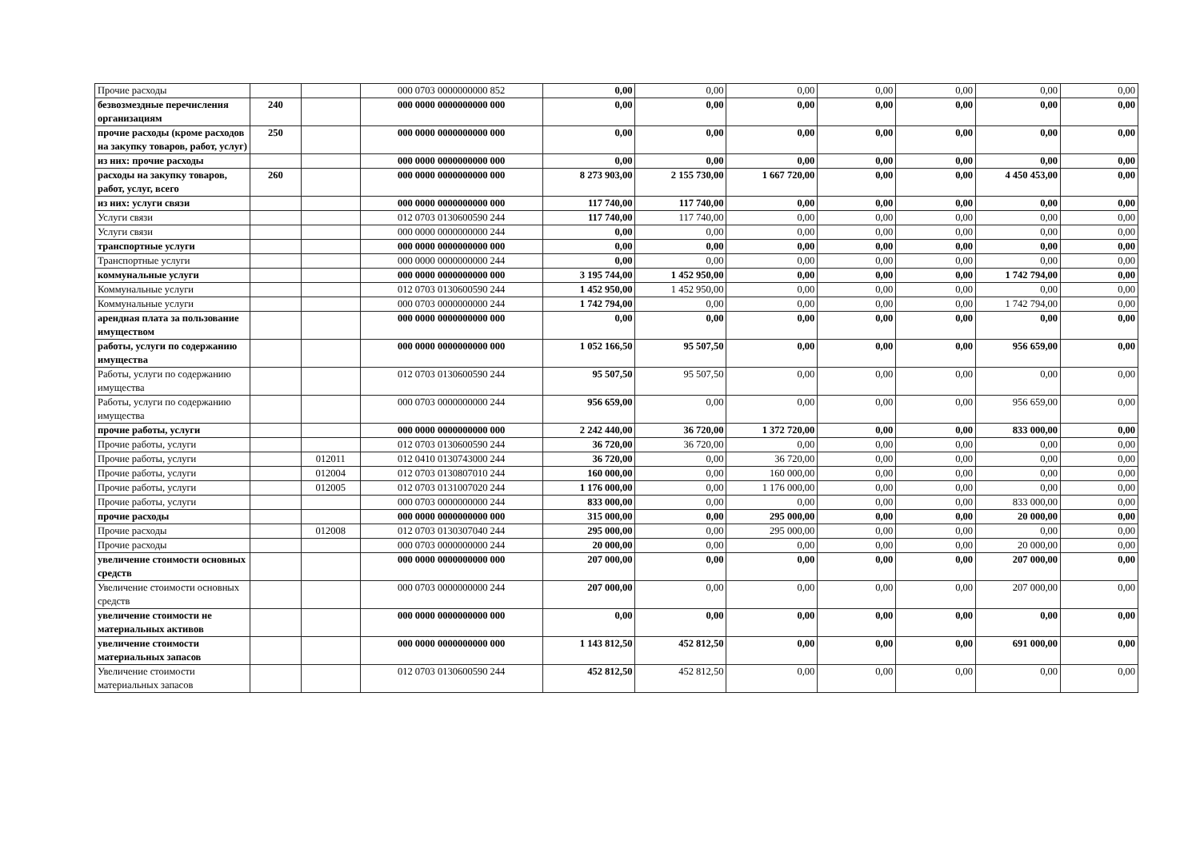| Прочие расходы | | | 000 0703 0000000000 852 | 0,00 | 0,00 | 0,00 | 0,00 | 0,00 | 0,00 | 0,00 |
| безвозмездные перечисления организациям | 240 | | 000 0000 0000000000 000 | 0,00 | 0,00 | 0,00 | 0,00 | 0,00 | 0,00 | 0,00 |
| прочие расходы (кроме расходов на закупку товаров, работ, услуг) | 250 | | 000 0000 0000000000 000 | 0,00 | 0,00 | 0,00 | 0,00 | 0,00 | 0,00 | 0,00 |
| из них: прочие расходы | | | 000 0000 0000000000 000 | 0,00 | 0,00 | 0,00 | 0,00 | 0,00 | 0,00 | 0,00 |
| расходы на закупку товаров, работ, услуг, всего | 260 | | 000 0000 0000000000 000 | 8 273 903,00 | 2 155 730,00 | 1 667 720,00 | 0,00 | 0,00 | 4 450 453,00 | 0,00 |
| из них: услуги связи | | | 000 0000 0000000000 000 | 117 740,00 | 117 740,00 | 0,00 | 0,00 | 0,00 | 0,00 | 0,00 |
| Услуги связи | | | 012 0703 0130600590 244 | 117 740,00 | 117 740,00 | 0,00 | 0,00 | 0,00 | 0,00 | 0,00 |
| Услуги связи | | | 000 0000 0000000000 244 | 0,00 | 0,00 | 0,00 | 0,00 | 0,00 | 0,00 | 0,00 |
| транспортные услуги | | | 000 0000 0000000000 000 | 0,00 | 0,00 | 0,00 | 0,00 | 0,00 | 0,00 | 0,00 |
| Транспортные услуги | | | 000 0000 0000000000 244 | 0,00 | 0,00 | 0,00 | 0,00 | 0,00 | 0,00 | 0,00 |
| коммунальные услуги | | | 000 0000 0000000000 000 | 3 195 744,00 | 1 452 950,00 | 0,00 | 0,00 | 0,00 | 1 742 794,00 | 0,00 |
| Коммунальные услуги | | | 012 0703 0130600590 244 | 1 452 950,00 | 1 452 950,00 | 0,00 | 0,00 | 0,00 | 0,00 | 0,00 |
| Коммунальные услуги | | | 000 0703 0000000000 244 | 1 742 794,00 | 0,00 | 0,00 | 0,00 | 0,00 | 1 742 794,00 | 0,00 |
| арендная плата за пользование имуществом | | | 000 0000 0000000000 000 | 0,00 | 0,00 | 0,00 | 0,00 | 0,00 | 0,00 | 0,00 |
| работы, услуги по содержанию имущества | | | 000 0000 0000000000 000 | 1 052 166,50 | 95 507,50 | 0,00 | 0,00 | 0,00 | 956 659,00 | 0,00 |
| Работы, услуги по содержанию имущества | | | 012 0703 0130600590 244 | 95 507,50 | 95 507,50 | 0,00 | 0,00 | 0,00 | 0,00 | 0,00 |
| Работы, услуги по содержанию имущества | | | 000 0703 0000000000 244 | 956 659,00 | 0,00 | 0,00 | 0,00 | 0,00 | 956 659,00 | 0,00 |
| прочие работы, услуги | | | 000 0000 0000000000 000 | 2 242 440,00 | 36 720,00 | 1 372 720,00 | 0,00 | 0,00 | 833 000,00 | 0,00 |
| Прочие работы, услуги | | | 012 0703 0130600590 244 | 36 720,00 | 36 720,00 | 0,00 | 0,00 | 0,00 | 0,00 | 0,00 |
| Прочие работы, услуги | | 012011 | 012 0410 0130743000 244 | 36 720,00 | 0,00 | 36 720,00 | 0,00 | 0,00 | 0,00 | 0,00 |
| Прочие работы, услуги | | 012004 | 012 0703 0130807010 244 | 160 000,00 | 0,00 | 160 000,00 | 0,00 | 0,00 | 0,00 | 0,00 |
| Прочие работы, услуги | | 012005 | 012 0703 0131007020 244 | 1 176 000,00 | 0,00 | 1 176 000,00 | 0,00 | 0,00 | 0,00 | 0,00 |
| Прочие работы, услуги | | | 000 0703 0000000000 244 | 833 000,00 | 0,00 | 0,00 | 0,00 | 0,00 | 833 000,00 | 0,00 |
| прочие расходы | | | 000 0000 0000000000 000 | 315 000,00 | 0,00 | 295 000,00 | 0,00 | 0,00 | 20 000,00 | 0,00 |
| Прочие расходы | | 012008 | 012 0703 0130307040 244 | 295 000,00 | 0,00 | 295 000,00 | 0,00 | 0,00 | 0,00 | 0,00 |
| Прочие расходы | | | 000 0703 0000000000 244 | 20 000,00 | 0,00 | 0,00 | 0,00 | 0,00 | 20 000,00 | 0,00 |
| увеличение стоимости основных средств | | | 000 0000 0000000000 000 | 207 000,00 | 0,00 | 0,00 | 0,00 | 0,00 | 207 000,00 | 0,00 |
| Увеличение стоимости основных средств | | | 000 0703 0000000000 244 | 207 000,00 | 0,00 | 0,00 | 0,00 | 0,00 | 207 000,00 | 0,00 |
| увеличение стоимости не материальных активов | | | 000 0000 0000000000 000 | 0,00 | 0,00 | 0,00 | 0,00 | 0,00 | 0,00 | 0,00 |
| увеличение стоимости материальных запасов | | | 000 0000 0000000000 000 | 1 143 812,50 | 452 812,50 | 0,00 | 0,00 | 0,00 | 691 000,00 | 0,00 |
| Увеличение стоимости материальных запасов | | | 012 0703 0130600590 244 | 452 812,50 | 452 812,50 | 0,00 | 0,00 | 0,00 | 0,00 | 0,00 |